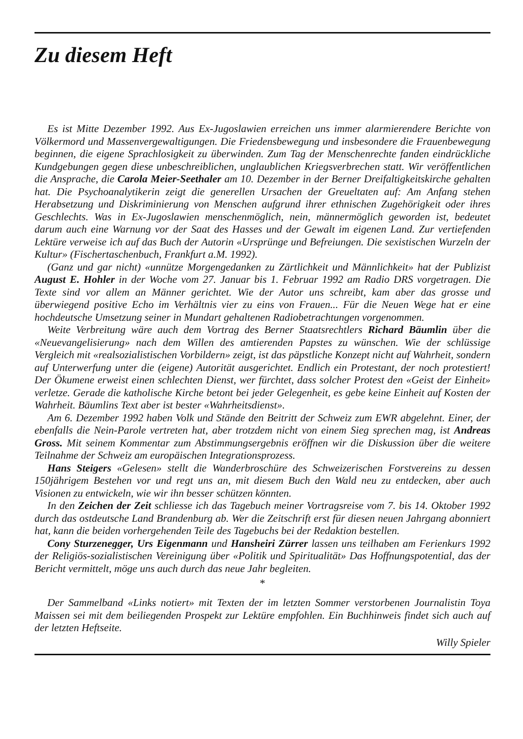Zu diesem Heft
Es ist Mitte Dezember 1992. Aus Ex-Jugoslawien erreichen uns immer alarmierendere Berichte von Völkermord und Massenvergewaltigungen. Die Friedensbewegung und insbesondere die Frauenbewegung beginnen, die eigene Sprachlosigkeit zu überwinden. Zum Tag der Menschenrechte fanden eindrückliche Kundgebungen gegen diese unbeschreiblichen, unglaublichen Kriegsverbrechen statt. Wir veröffentlichen die Ansprache, die Carola Meier-Seethaler am 10. Dezember in der Berner Dreifaltigkeitskirche gehalten hat. Die Psychoanalytikerin zeigt die generellen Ursachen der Greueltaten auf: Am Anfang stehen Herabsetzung und Diskriminierung von Menschen aufgrund ihrer ethnischen Zugehörigkeit oder ihres Geschlechts. Was in Ex-Jugoslawien menschenmöglich, nein, männermöglich geworden ist, bedeutet darum auch eine Warnung vor der Saat des Hasses und der Gewalt im eigenen Land. Zur vertiefenden Lektüre verweise ich auf das Buch der Autorin «Ursprünge und Befreiungen. Die sexistischen Wurzeln der Kultur» (Fischertaschenbuch, Frankfurt a.M. 1992).
(Ganz und gar nicht) «unnütze Morgengedanken zu Zärtlichkeit und Männlichkeit» hat der Publizist August E. Hohler in der Woche vom 27. Januar bis 1. Februar 1992 am Radio DRS vorgetragen. Die Texte sind vor allem an Männer gerichtet. Wie der Autor uns schreibt, kam aber das grosse und überwiegend positive Echo im Verhältnis vier zu eins von Frauen... Für die Neuen Wege hat er eine hochdeutsche Umsetzung seiner in Mundart gehaltenen Radiobetrachtungen vorgenommen.
Weite Verbreitung wäre auch dem Vortrag des Berner Staatsrechtlers Richard Bäumlin über die «Neuevangelisierung» nach dem Willen des amtierenden Papstes zu wünschen. Wie der schlüssige Vergleich mit «realsozialistischen Vorbildern» zeigt, ist das päpstliche Konzept nicht auf Wahrheit, sondern auf Unterwerfung unter die (eigene) Autorität ausgerichtet. Endlich ein Protestant, der noch protestiert! Der Ökumene erweist einen schlechten Dienst, wer fürchtet, dass solcher Protest den «Geist der Einheit» verletze. Gerade die katholische Kirche betont bei jeder Gelegenheit, es gebe keine Einheit auf Kosten der Wahrheit. Bäumlins Text aber ist bester «Wahrheitsdienst».
Am 6. Dezember 1992 haben Volk und Stände den Beitritt der Schweiz zum EWR abgelehnt. Einer, der ebenfalls die Nein-Parole vertreten hat, aber trotzdem nicht von einem Sieg sprechen mag, ist Andreas Gross. Mit seinem Kommentar zum Abstimmungsergebnis eröffnen wir die Diskussion über die weitere Teilnahme der Schweiz am europäischen Integrationsprozess.
Hans Steigers «Gelesen» stellt die Wanderbroschüre des Schweizerischen Forstvereins zu dessen 150jährigem Bestehen vor und regt uns an, mit diesem Buch den Wald neu zu entdecken, aber auch Visionen zu entwickeln, wie wir ihn besser schützen könnten.
In den Zeichen der Zeit schliesse ich das Tagebuch meiner Vortragsreise vom 7. bis 14. Oktober 1992 durch das ostdeutsche Land Brandenburg ab. Wer die Zeitschrift erst für diesen neuen Jahrgang abonniert hat, kann die beiden vorhergehenden Teile des Tagebuchs bei der Redaktion bestellen.
Cony Sturzenegger, Urs Eigenmann und Hansheiri Zürrer lassen uns teilhaben am Ferienkurs 1992 der Religiös-sozialistischen Vereinigung über «Politik und Spiritualität» Das Hoffnungspotential, das der Bericht vermittelt, möge uns auch durch das neue Jahr begleiten.
*
Der Sammelband «Links notiert» mit Texten der im letzten Sommer verstorbenen Journalistin Toya Maissen sei mit dem beiliegenden Prospekt zur Lektüre empfohlen. Ein Buchhinweis findet sich auch auf der letzten Heftseite.
Willy Spieler